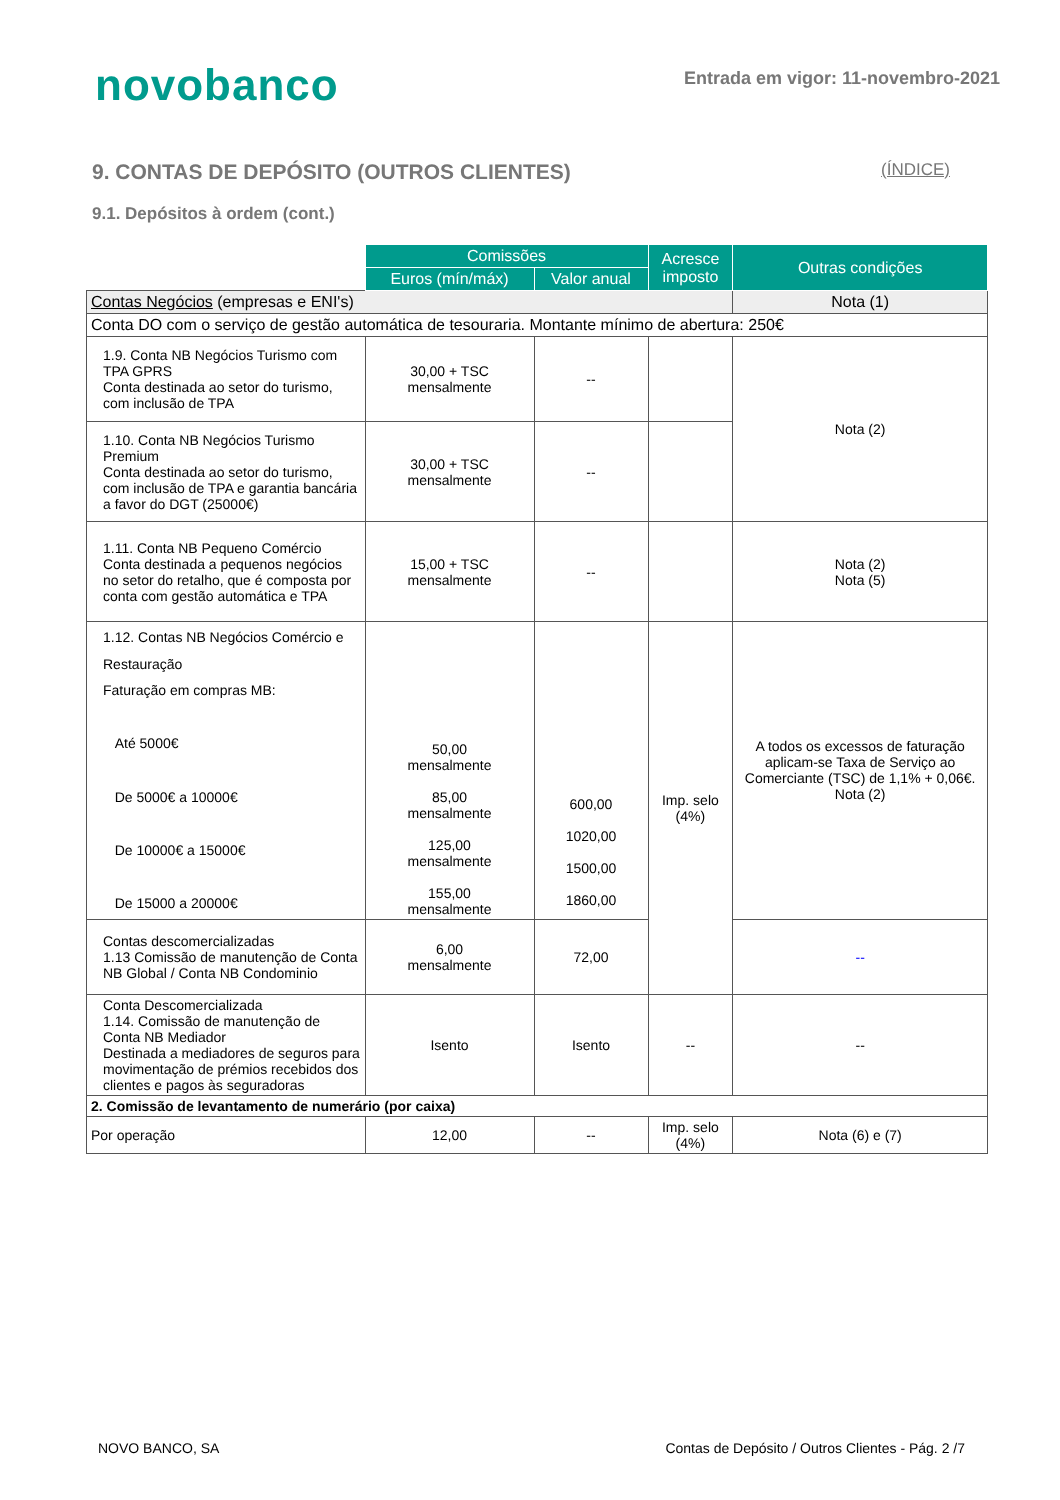novobanco
Entrada em vigor: 11-novembro-2021
9. CONTAS DE DEPÓSITO (OUTROS CLIENTES) (ÍNDICE)
9.1. Depósitos à ordem (cont.)
| | Comissões | | Acresce imposto | Outras condições |
| | Euros (mín/máx) | Valor anual | | |
| Contas Negócios (empresas e ENI's) | | | | Nota (1) |
| Conta DO com o serviço de gestão automática de tesouraria. Montante mínimo de abertura: 250€ | | | | |
| 1.9. Conta NB Negócios Turismo com TPA GPRS Conta destinada ao setor do turismo, com inclusão de TPA | 30,00 + TSC mensalmente | -- | | Nota (2) |
| 1.10. Conta NB Negócios Turismo Premium Conta destinada ao setor do turismo, com inclusão de TPA e garantia bancária a favor do DGT (25000€) | 30,00 + TSC mensalmente | -- | | |
| 1.11. Conta NB Pequeno Comércio Conta destinada a pequenos negócios no setor do retalho, que é composta por conta com gestão automática e TPA | 15,00 + TSC mensalmente | -- | | Nota (2) Nota (5) |
| 1.12. Contas NB Negócios Comércio e Restauração Faturação em compras MB: Até 5000€ De 5000€ a 10000€ De 10000€ a 15000€ De 15000 a 20000€ | 50,00 mensalmente 85,00 mensalmente 125,00 mensalmente 155,00 mensalmente | 600,00 1020,00 1500,00 1860,00 | Imp. selo (4%) | A todos os excessos de faturação aplicam-se Taxa de Serviço ao Comerciante (TSC) de 1,1% + 0,06€. Nota (2) |
| Contas descomercializadas 1.13 Comissão de manutenção de Conta NB Global / Conta NB Condominio | 6,00 mensalmente | 72,00 | | -- |
| Conta Descomercializada 1.14. Comissão de manutenção de Conta NB Mediador Destinada a mediadores de seguros para movimentação de prémios recebidos dos clientes e pagos às seguradoras | Isento | Isento | -- | -- |
| 2. Comissão de levantamento de numerário (por caixa) | | | | |
| Por operação | 12,00 | -- | Imp. selo (4%) | Nota (6) e (7) |
NOVO BANCO, SA Contas de Depósito / Outros Clientes - Pág. 2 /7